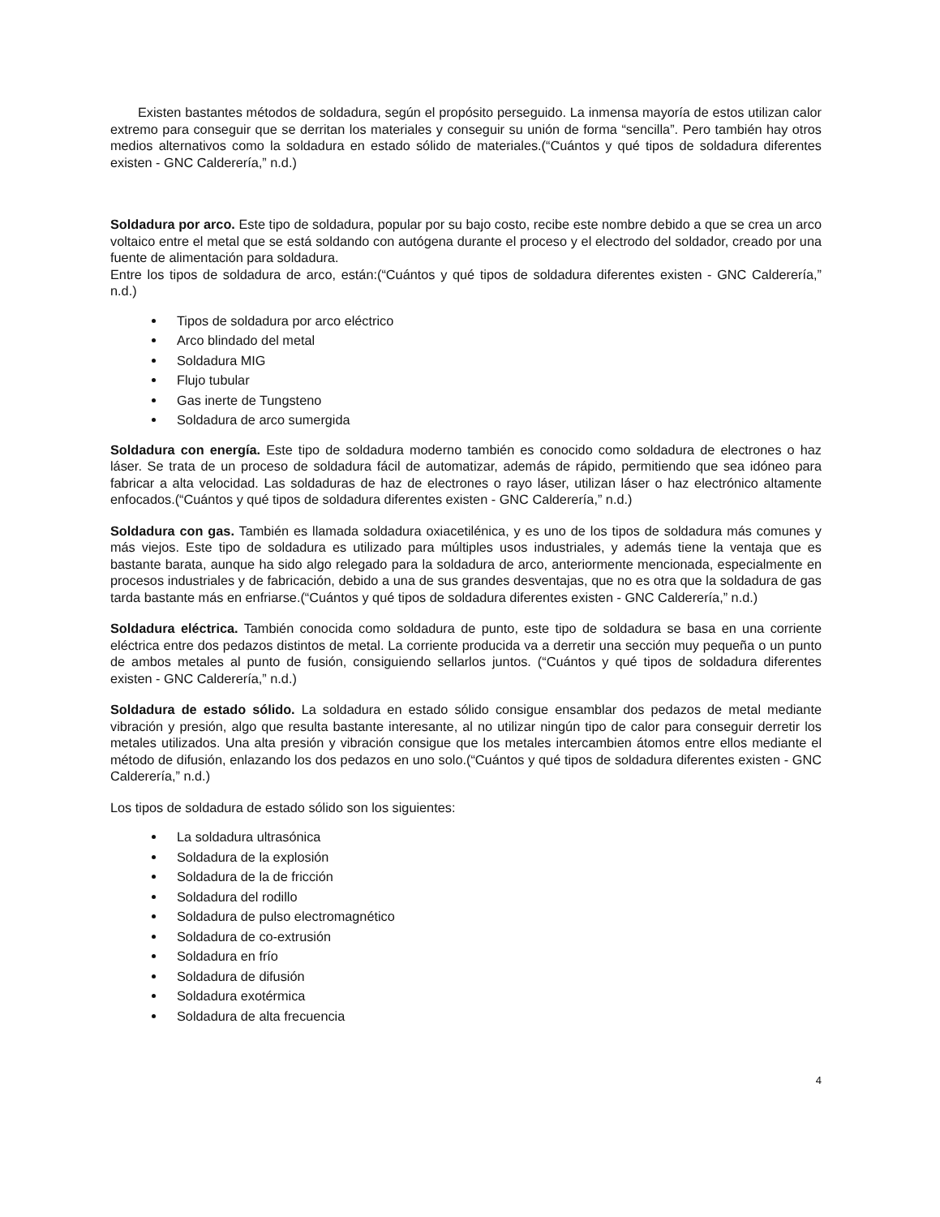Existen bastantes métodos de soldadura, según el propósito perseguido. La inmensa mayoría de estos utilizan calor extremo para conseguir que se derritan los materiales y conseguir su unión de forma “sencilla”. Pero también hay otros medios alternativos como la soldadura en estado sólido de materiales.(“Cuántos y qué tipos de soldadura diferentes existen - GNC Calderería,” n.d.)
Soldadura por arco. Este tipo de soldadura, popular por su bajo costo, recibe este nombre debido a que se crea un arco voltaico entre el metal que se está soldando con autógena durante el proceso y el electrodo del soldador, creado por una fuente de alimentación para soldadura.
Entre los tipos de soldadura de arco, están:(“Cuántos y qué tipos de soldadura diferentes existen - GNC Calderería,” n.d.)
Tipos de soldadura por arco eléctrico
Arco blindado del metal
Soldadura MIG
Flujo tubular
Gas inerte de Tungsteno
Soldadura de arco sumergida
Soldadura con energía. Este tipo de soldadura moderno también es conocido como soldadura de electrones o haz láser. Se trata de un proceso de soldadura fácil de automatizar, además de rápido, permitiendo que sea idóneo para fabricar a alta velocidad. Las soldaduras de haz de electrones o rayo láser, utilizan láser o haz electrónico altamente enfocados.(“Cuántos y qué tipos de soldadura diferentes existen - GNC Calderería,” n.d.)
Soldadura con gas. También es llamada soldadura oxiacetilénica, y es uno de los tipos de soldadura más comunes y más viejos. Este tipo de soldadura es utilizado para múltiples usos industriales, y además tiene la ventaja que es bastante barata, aunque ha sido algo relegado para la soldadura de arco, anteriormente mencionada, especialmente en procesos industriales y de fabricación, debido a una de sus grandes desventajas, que no es otra que la soldadura de gas tarda bastante más en enfriarse.(“Cuántos y qué tipos de soldadura diferentes existen - GNC Calderería,” n.d.)
Soldadura eléctrica. También conocida como soldadura de punto, este tipo de soldadura se basa en una corriente eléctrica entre dos pedazos distintos de metal. La corriente producida va a derretir una sección muy pequeña o un punto de ambos metales al punto de fusión, consiguiendo sellarlos juntos. (“Cuántos y qué tipos de soldadura diferentes existen - GNC Calderería,” n.d.)
Soldadura de estado sólido. La soldadura en estado sólido consigue ensamblar dos pedazos de metal mediante vibración y presión, algo que resulta bastante interesante, al no utilizar ningún tipo de calor para conseguir derretir los metales utilizados. Una alta presión y vibración consigue que los metales intercambien átomos entre ellos mediante el método de difusión, enlazando los dos pedazos en uno solo.(“Cuántos y qué tipos de soldadura diferentes existen - GNC Calderería,” n.d.)
Los tipos de soldadura de estado sólido son los siguientes:
La soldadura ultrasónica
Soldadura de la explosión
Soldadura de la de fricción
Soldadura del rodillo
Soldadura de pulso electromagnético
Soldadura de co-extrusión
Soldadura en frío
Soldadura de difusión
Soldadura exotérmica
Soldadura de alta frecuencia
4